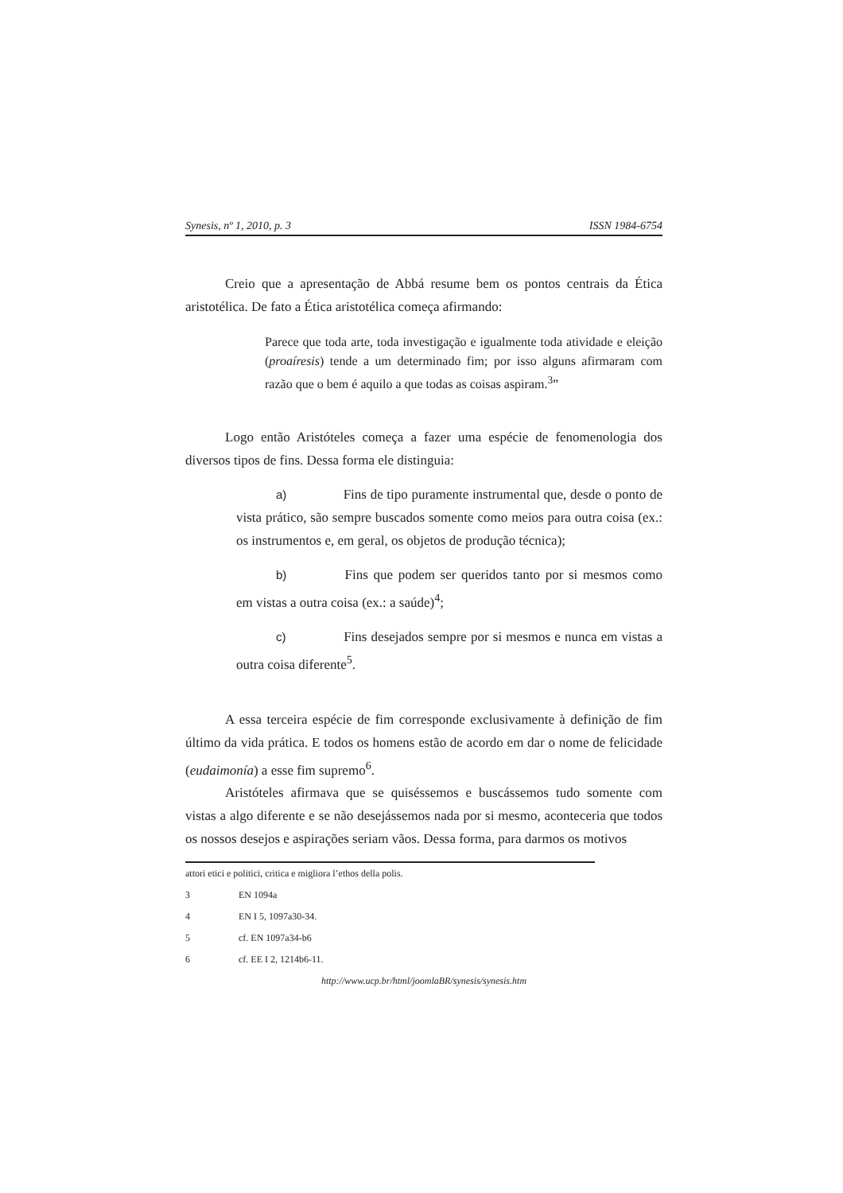Synesis, nº 1, 2010, p. 3 ISSN 1984-6754
Creio que a apresentação de Abbá resume bem os pontos centrais da Ética aristotélica. De fato a Ética aristotélica começa afirmando:
Parece que toda arte, toda investigação e igualmente toda atividade e eleição (proaíresis) tende a um determinado fim; por isso alguns afirmaram com razão que o bem é aquilo a que todas as coisas aspiram.<sup>3</sup>”
Logo então Aristóteles começa a fazer uma espécie de fenomenologia dos diversos tipos de fins. Dessa forma ele distinguia:
a) Fins de tipo puramente instrumental que, desde o ponto de vista prático, são sempre buscados somente como meios para outra coisa (ex.: os instrumentos e, em geral, os objetos de produção técnica);
b) Fins que podem ser queridos tanto por si mesmos como em vistas a outra coisa (ex.: a saúde)<sup>4</sup>;
c) Fins desejados sempre por si mesmos e nunca em vistas a outra coisa diferente<sup>5</sup>.
A essa terceira espécie de fim corresponde exclusivamente à definição de fim último da vida prática. E todos os homens estão de acordo em dar o nome de felicidade (eudaimonía) a esse fim supremo<sup>6</sup>.
Aristóteles afirmava que se quiséssemos e buscássemos tudo somente com vistas a algo diferente e se não desejássemos nada por si mesmo, aconteceria que todos os nossos desejos e aspirações seriam vãos. Dessa forma, para darmos os motivos
attori etici e politici, critica e migliora l’ethos della polis.
3 EN 1094a
4 EN I 5, 1097a30-34.
5 cf. EN 1097a34-b6
6 cf. EE I 2, 1214b6-11.
http://www.ucp.br/html/joomlaBR/synesis/synesis.htm